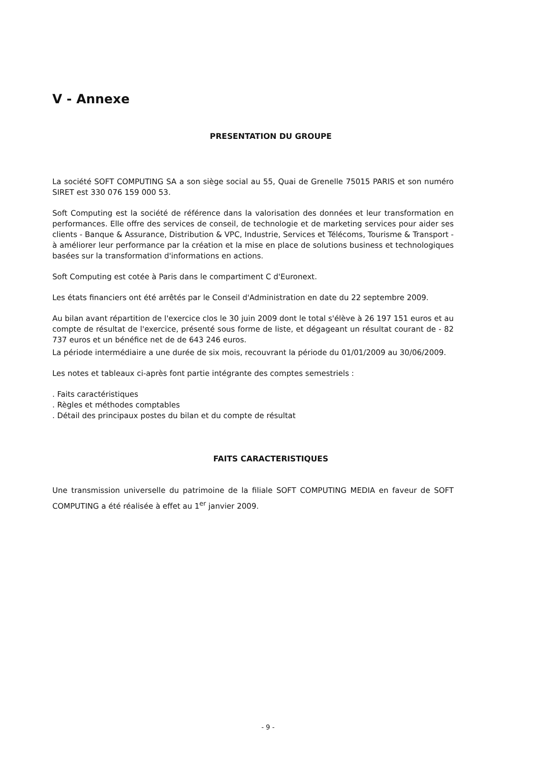V - Annexe
PRESENTATION DU GROUPE
La société SOFT COMPUTING SA a son siège social au 55, Quai de Grenelle 75015 PARIS et son numéro SIRET est 330 076 159 000 53.
Soft Computing est la société de référence dans la valorisation des données et leur transformation en performances. Elle offre des services de conseil, de technologie et de marketing services pour aider ses clients - Banque & Assurance, Distribution & VPC, Industrie, Services et Télécoms, Tourisme & Transport - à améliorer leur performance par la création et la mise en place de solutions business et technologiques basées sur la transformation d'informations en actions.
Soft Computing est cotée à Paris dans le compartiment C d'Euronext.
Les états financiers ont été arrêtés par le Conseil d'Administration en date du 22 septembre 2009.
Au bilan avant répartition de l'exercice clos le 30 juin 2009 dont le total s'élève à 26 197 151 euros et au compte de résultat de l'exercice, présenté sous forme de liste, et dégageant un résultat courant de - 82 737 euros et un bénéfice net de de 643 246 euros.
La période intermédiaire a une durée de six mois, recouvrant la période du 01/01/2009 au 30/06/2009.
Les notes et tableaux ci-après font partie intégrante des comptes semestriels :
. Faits caractéristiques
. Règles et méthodes comptables
. Détail des principaux postes du bilan et du compte de résultat
FAITS CARACTERISTIQUES
Une transmission universelle du patrimoine de la filiale SOFT COMPUTING MEDIA en faveur de SOFT COMPUTING a été réalisée à effet au 1<sup>er</sup> janvier 2009.
- 9 -